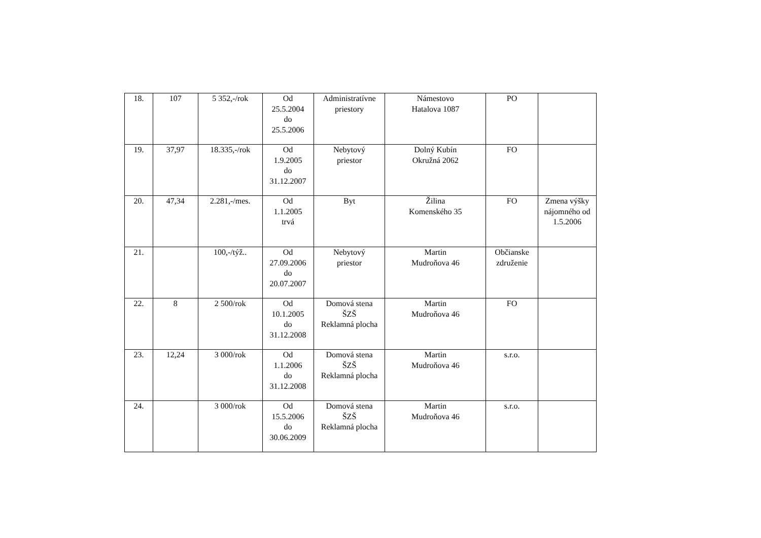| 18. | 107 | 5 352,-/rok | Od 25.5.2004 do 25.5.2006 | Administratívne priestory | Námestovo Hatalova 1087 | PO | |
| 19. | 37,97 | 18.335,-/rok | Od 1.9.2005 do 31.12.2007 | Nebytový priestor | Dolný Kubín Okružná 2062 | FO | |
| 20. | 47,34 | 2.281,-/mes. | Od 1.1.2005 trvá | Byt | Žilina Komenského 35 | FO | Zmena výšky nájomného od 1.5.2006 |
| 21. | | 100,-/týž.. | Od 27.09.2006 do 20.07.2007 | Nebytový priestor | Martin Mudroňova 46 | Občianske združenie | |
| 22. | 8 | 2 500/rok | Od 10.1.2005 do 31.12.2008 | Domová stena ŠZŠ Reklamná plocha | Martin Mudroňova 46 | FO | |
| 23. | 12,24 | 3 000/rok | Od 1.1.2006 do 31.12.2008 | Domová stena ŠZŠ Reklamná plocha | Martin Mudroňova 46 | s.r.o. | |
| 24. | | 3 000/rok | Od 15.5.2006 do 30.06.2009 | Domová stena ŠZŠ Reklamná plocha | Martin Mudroňova 46 | s.r.o. | |